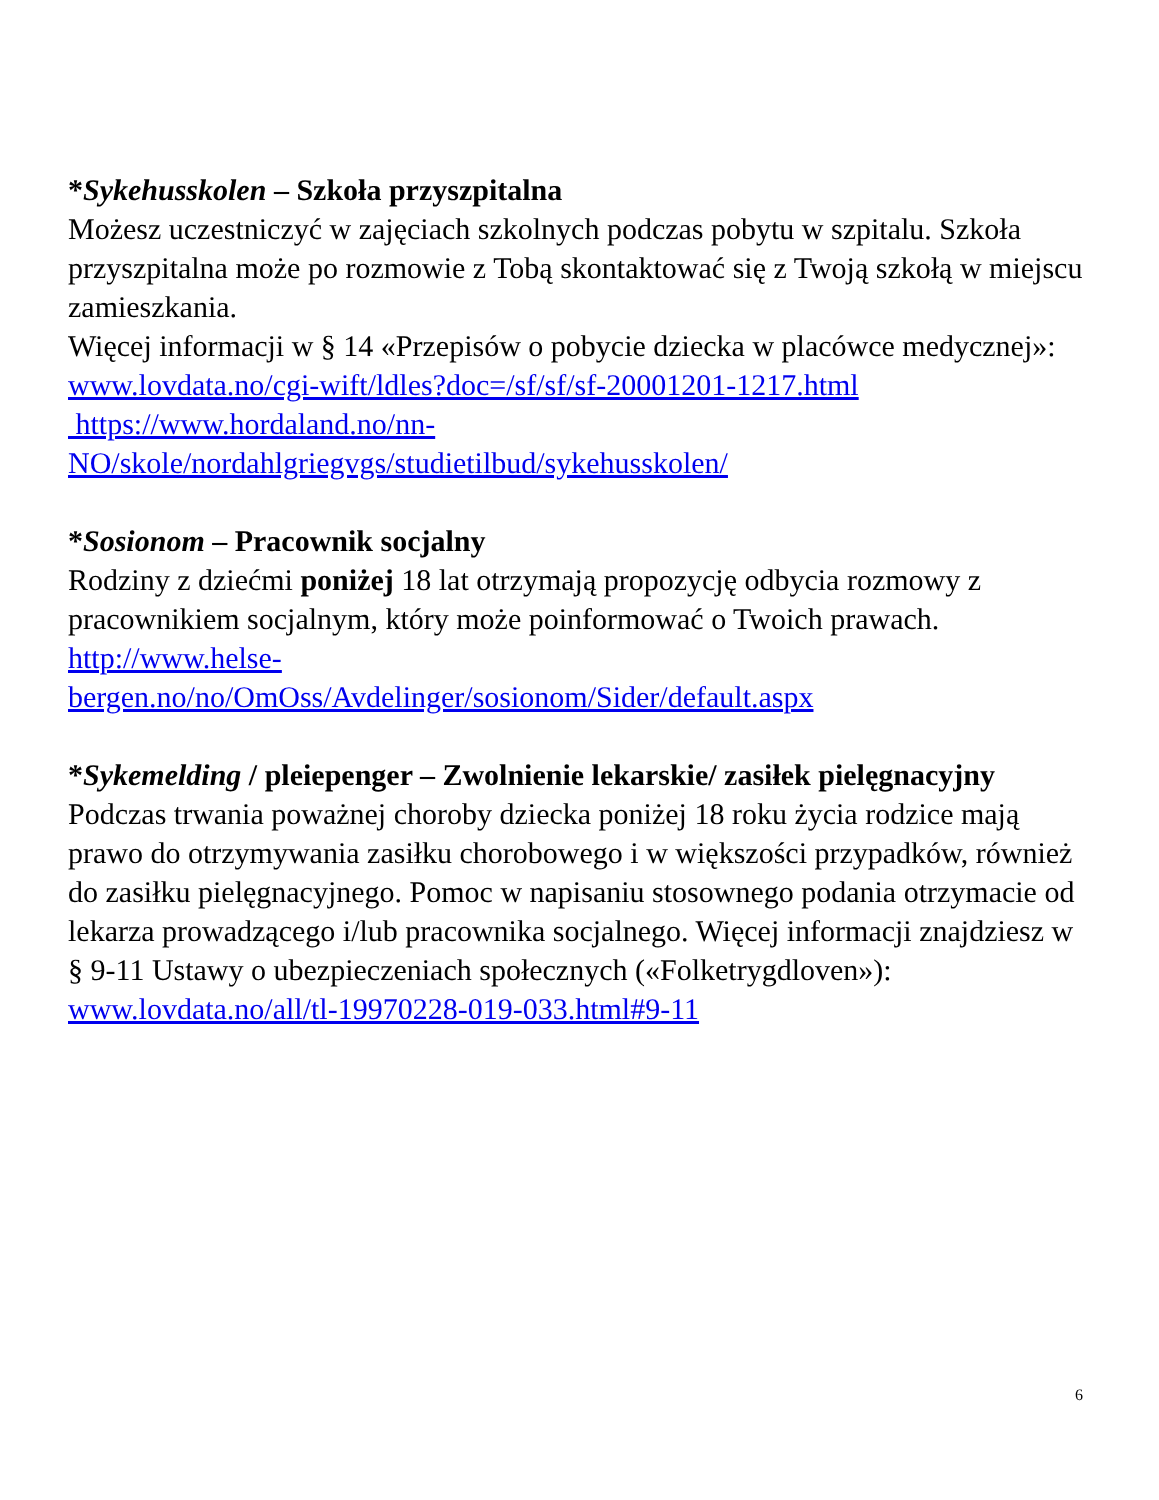*Sykehusskolen – Szkoła przyszpitalna
Możesz uczestniczyć w zajęciach szkolnych podczas pobytu w szpitalu. Szkoła przyszpitalna może po rozmowie z Tobą skontaktować się z Twoją szkołą w miejscu zamieszkania.
Więcej informacji w § 14 «Przepisów o pobycie dziecka w placówce medycznej»:
www.lovdata.no/cgi-wift/ldles?doc=/sf/sf/sf-20001201-1217.html
https://www.hordaland.no/nn-
NO/skole/nordahlgriegvgs/studietilbud/sykehusskolen/
*Sosionom – Pracownik socjalny
Rodziny z dziećmi poniżej 18 lat otrzymają propozycję odbycia rozmowy z pracownikiem socjalnym, który może poinformować o Twoich prawach.
http://www.helse-
bergen.no/no/OmOss/Avdelinger/sosionom/Sider/default.aspx
*Sykemelding / pleiepenger – Zwolnienie lekarskie/ zasiłek pielęgnacyjny
Podczas trwania poważnej choroby dziecka poniżej 18 roku życia rodzice mają prawo do otrzymywania zasiłku chorobowego i w większości przypadków, również do zasiłku pielęgnacyjnego. Pomoc w napisaniu stosownego podania otrzymacie od lekarza prowadzącego i/lub pracownika socjalnego. Więcej informacji znajdziesz w
§ 9-11 Ustawy o ubezpieczeniach społecznych («Folketrygdloven»):
www.lovdata.no/all/tl-19970228-019-033.html#9-11
6